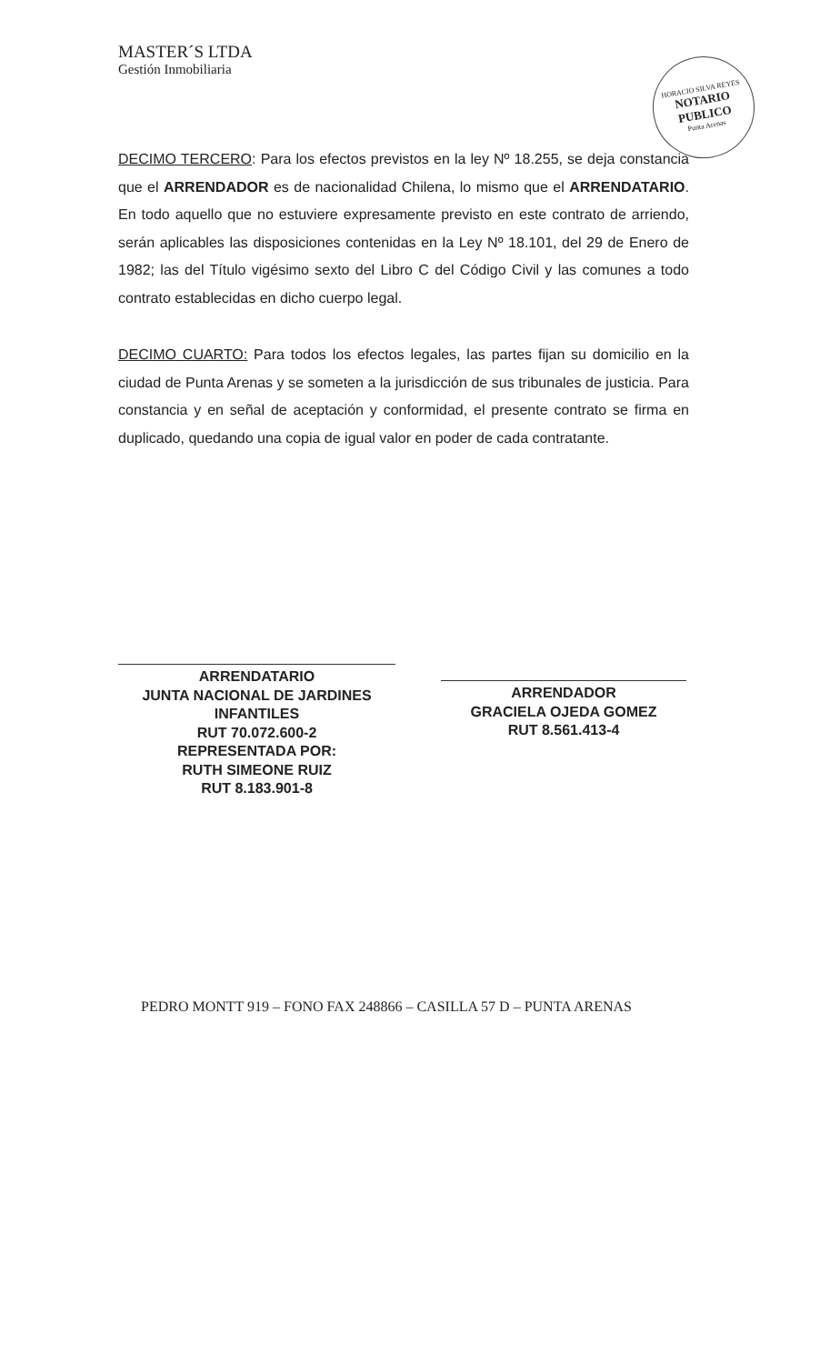MASTER´S LTDA
Gestión Inmobiliaria
HORACIO SILVA REYES
NOTARIO
PUBLICO
Punta Arenas
DECIMO TERCERO: Para los efectos previstos en la ley Nº 18.255, se deja constancia que el ARRENDADOR es de nacionalidad Chilena, lo mismo que el ARRENDATARIO. En todo aquello que no estuviere expresamente previsto en este contrato de arriendo, serán aplicables las disposiciones contenidas en la Ley Nº 18.101, del 29 de Enero de 1982; las del Título vigésimo sexto del Libro C del Código Civil y las comunes a todo contrato establecidas en dicho cuerpo legal.
DECIMO CUARTO: Para todos los efectos legales, las partes fijan su domicilio en la ciudad de Punta Arenas y se someten a la jurisdicción de sus tribunales de justicia. Para constancia y en señal de aceptación y conformidad, el presente contrato se firma en duplicado, quedando una copia de igual valor en poder de cada contratante.
ARRENDATARIO
JUNTA NACIONAL DE JARDINES
INFANTILES
RUT 70.072.600-2
REPRESENTADA POR:
RUTH SIMEONE RUIZ
RUT 8.183.901-8
ARRENDADOR
GRACIELA OJEDA GOMEZ
RUT 8.561.413-4
PEDRO MONTT 919 – FONO FAX 248866 – CASILLA 57 D – PUNTA ARENAS